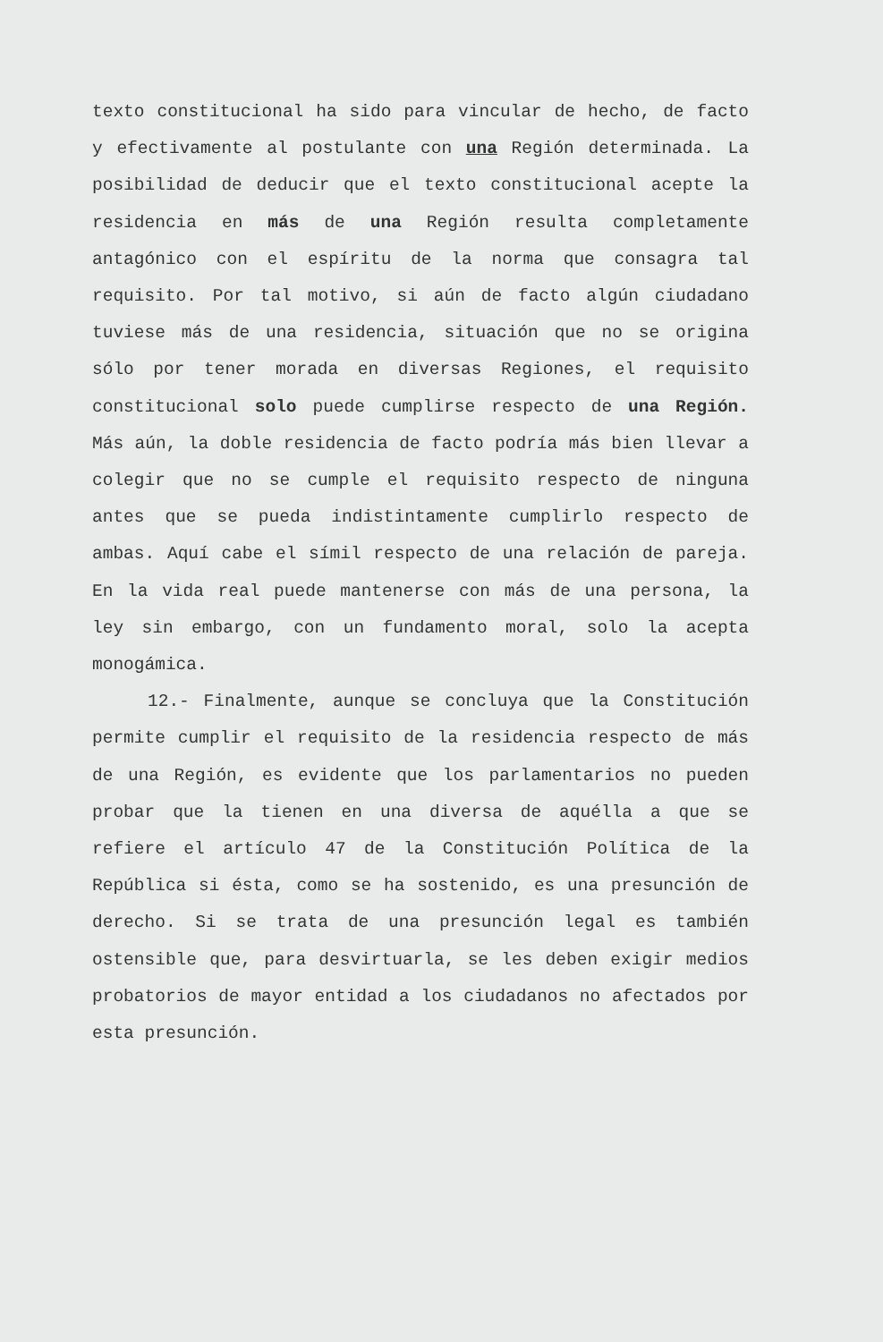texto constitucional ha sido para vincular de hecho, de facto y efectivamente al postulante con una Región determinada. La posibilidad de deducir que el texto constitucional acepte la residencia en más de una Región resulta completamente antagónico con el espíritu de la norma que consagra tal requisito. Por tal motivo, si aún de facto algún ciudadano tuviese más de una residencia, situación que no se origina sólo por tener morada en diversas Regiones, el requisito constitucional solo puede cumplirse respecto de una Región. Más aún, la doble residencia de facto podría más bien llevar a colegir que no se cumple el requisito respecto de ninguna antes que se pueda indistintamente cumplirlo respecto de ambas. Aquí cabe el símil respecto de una relación de pareja. En la vida real puede mantenerse con más de una persona, la ley sin embargo, con un fundamento moral, solo la acepta monogámica.
12.- Finalmente, aunque se concluya que la Constitución permite cumplir el requisito de la residencia respecto de más de una Región, es evidente que los parlamentarios no pueden probar que la tienen en una diversa de aquélla a que se refiere el artículo 47 de la Constitución Política de la República si ésta, como se ha sostenido, es una presunción de derecho. Si se trata de una presunción legal es también ostensible que, para desvirtuarla, se les deben exigir medios probatorios de mayor entidad a los ciudadanos no afectados por esta presunción.